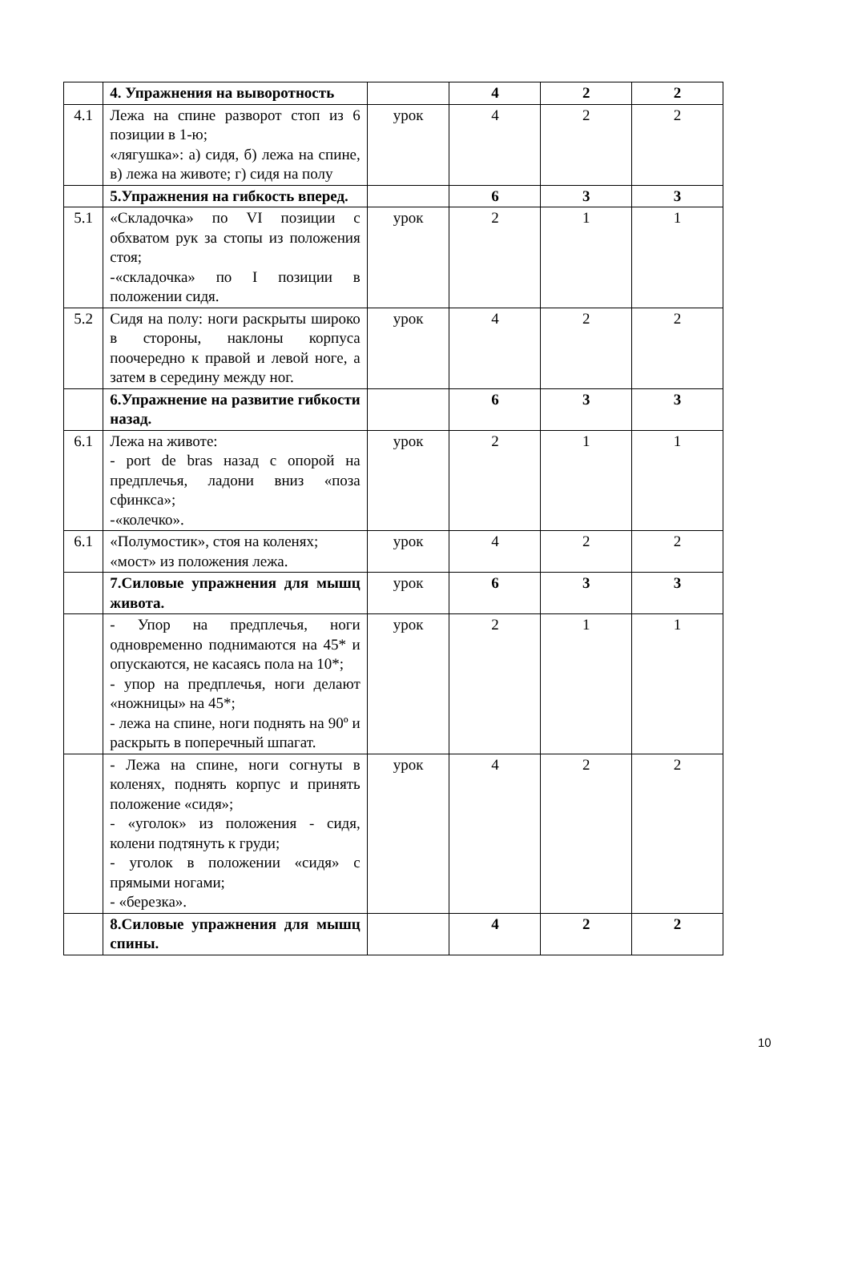| | 4. Упражнения на выворотность | | 4 | 2 | 2 |
| 4.1 | Лежа на спине разворот стоп из 6 позиции в 1-ю; «лягушка»: а) сидя, б) лежа на спине, в) лежа на животе; г) сидя на полу | урок | 4 | 2 | 2 |
| | 5.Упражнения на гибкость вперед. | | 6 | 3 | 3 |
| 5.1 | «Складочка» по VI позиции с обхватом рук за стопы из положения стоя; -«складочка» по I позиции в положении сидя. | урок | 2 | 1 | 1 |
| 5.2 | Сидя на полу: ноги раскрыты широко в стороны, наклоны корпуса поочередно к правой и левой ноге, а затем в середину между ног. | урок | 4 | 2 | 2 |
| | 6.Упражнение на развитие гибкости назад. | | 6 | 3 | 3 |
| 6.1 | Лежа на животе: - port de bras назад с опорой на предплечья, ладони вниз «поза сфинкса»; -«колечко». | урок | 2 | 1 | 1 |
| 6.1 | «Полумостик», стоя на коленях; «мост» из положения лежа. | урок | 4 | 2 | 2 |
| | 7.Силовые упражнения для мышц живота. | урок | 6 | 3 | 3 |
| | - Упор на предплечья, ноги одновременно поднимаются на 45* и опускаются, не касаясь пола на 10*; - упор на предплечья, ноги делают «ножницы» на 45*; - лежа на спине, ноги поднять на 90º и раскрыть в поперечный шпагат. | урок | 2 | 1 | 1 |
| | - Лежа на спине, ноги согнуты в коленях, поднять корпус и принять положение «сидя»; - «уголок» из положения - сидя, колени подтянуть к груди; - уголок в положении «сидя» с прямыми ногами; - «березка». | урок | 4 | 2 | 2 |
| | 8.Силовые упражнения для мышц спины. | | 4 | 2 | 2 |
10